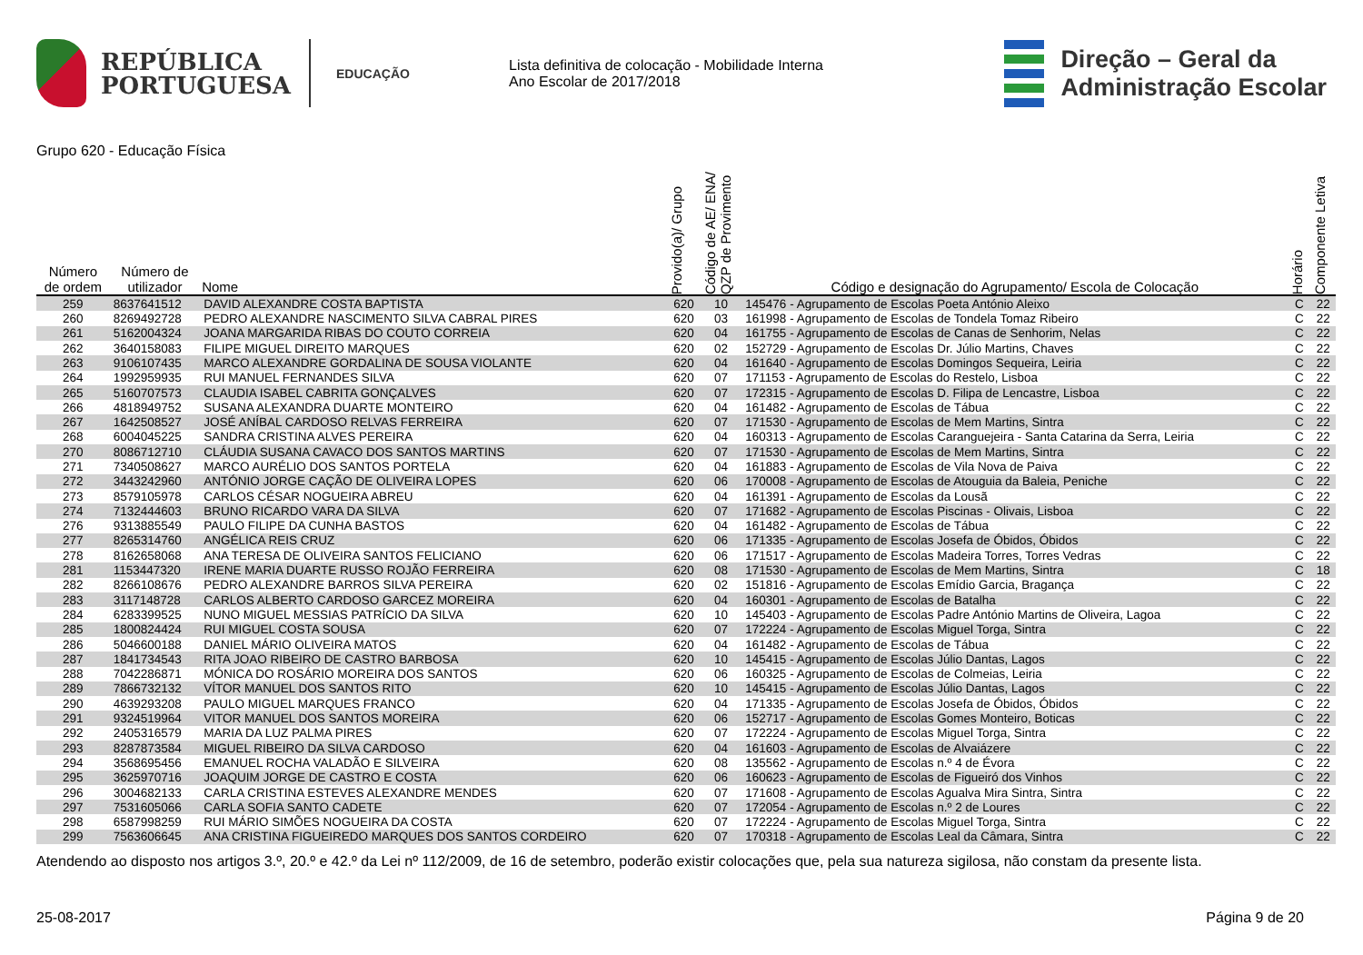REPÚBLICA
PORTUGUESA
EDUCAÇÃO
Lista definitiva de colocação - Mobilidade Interna
Ano Escolar de 2017/2018
Direção – Geral da
Administração Escolar
Grupo 620 - Educação Física
| Número de ordem | Número de utilizador | Nome | Provido(a)/ Grupo | Código de AE/ ENA/ QZP de Provimento | Código e designação do Agrupamento/ Escola de Colocação | Horário | Componente Letiva |
| --- | --- | --- | --- | --- | --- | --- | --- |
| 259 | 8637641512 | DAVID ALEXANDRE COSTA BAPTISTA | 620 | 10 | 145476 - Agrupamento de Escolas Poeta António Aleixo | C | 22 |
| 260 | 8269492728 | PEDRO ALEXANDRE NASCIMENTO SILVA CABRAL PIRES | 620 | 03 | 161998 - Agrupamento de Escolas de Tondela Tomaz Ribeiro | C | 22 |
| 261 | 5162004324 | JOANA MARGARIDA RIBAS DO COUTO CORREIA | 620 | 04 | 161755 - Agrupamento de Escolas de Canas de Senhorim, Nelas | C | 22 |
| 262 | 3640158083 | FILIPE MIGUEL DIREITO MARQUES | 620 | 02 | 152729 - Agrupamento de Escolas Dr. Júlio Martins, Chaves | C | 22 |
| 263 | 9106107435 | MARCO ALEXANDRE GORDALINA DE SOUSA VIOLANTE | 620 | 04 | 161640 - Agrupamento de Escolas Domingos Sequeira, Leiria | C | 22 |
| 264 | 1992959935 | RUI MANUEL FERNANDES SILVA | 620 | 07 | 171153 - Agrupamento de Escolas do Restelo, Lisboa | C | 22 |
| 265 | 5160707573 | CLAUDIA ISABEL CABRITA GONÇALVES | 620 | 07 | 172315 - Agrupamento de Escolas D. Filipa de Lencastre, Lisboa | C | 22 |
| 266 | 4818949752 | SUSANA ALEXANDRA DUARTE MONTEIRO | 620 | 04 | 161482 - Agrupamento de Escolas de Tábua | C | 22 |
| 267 | 1642508527 | JOSÉ ANÍBAL CARDOSO RELVAS FERREIRA | 620 | 07 | 171530 - Agrupamento de Escolas de Mem Martins, Sintra | C | 22 |
| 268 | 6004045225 | SANDRA CRISTINA ALVES PEREIRA | 620 | 04 | 160313 - Agrupamento de Escolas Caranguejeira - Santa Catarina da Serra, Leiria | C | 22 |
| 270 | 8086712710 | CLÁUDIA SUSANA CAVACO DOS SANTOS MARTINS | 620 | 07 | 171530 - Agrupamento de Escolas de Mem Martins, Sintra | C | 22 |
| 271 | 7340508627 | MARCO AURÉLIO DOS SANTOS PORTELA | 620 | 04 | 161883 - Agrupamento de Escolas de Vila Nova de Paiva | C | 22 |
| 272 | 3443242960 | ANTÓNIO JORGE CAÇÃO DE OLIVEIRA LOPES | 620 | 06 | 170008 - Agrupamento de Escolas de Atouguia da Baleia, Peniche | C | 22 |
| 273 | 8579105978 | CARLOS CÉSAR NOGUEIRA ABREU | 620 | 04 | 161391 - Agrupamento de Escolas da Lousã | C | 22 |
| 274 | 7132444603 | BRUNO RICARDO VARA DA SILVA | 620 | 07 | 171682 - Agrupamento de Escolas Piscinas - Olivais, Lisboa | C | 22 |
| 276 | 9313885549 | PAULO FILIPE DA CUNHA BASTOS | 620 | 04 | 161482 - Agrupamento de Escolas de Tábua | C | 22 |
| 277 | 8265314760 | ANGÉLICA REIS CRUZ | 620 | 06 | 171335 - Agrupamento de Escolas Josefa de Óbidos, Óbidos | C | 22 |
| 278 | 8162658068 | ANA TERESA DE OLIVEIRA SANTOS FELICIANO | 620 | 06 | 171517 - Agrupamento de Escolas Madeira Torres, Torres Vedras | C | 22 |
| 281 | 1153447320 | IRENE MARIA DUARTE RUSSO ROJÃO FERREIRA | 620 | 08 | 171530 - Agrupamento de Escolas de Mem Martins, Sintra | C | 18 |
| 282 | 8266108676 | PEDRO ALEXANDRE BARROS SILVA PEREIRA | 620 | 02 | 151816 - Agrupamento de Escolas Emídio Garcia, Bragança | C | 22 |
| 283 | 3117148728 | CARLOS ALBERTO CARDOSO GARCEZ MOREIRA | 620 | 04 | 160301 - Agrupamento de Escolas de Batalha | C | 22 |
| 284 | 6283399525 | NUNO MIGUEL MESSIAS PATRÍCIO DA SILVA | 620 | 10 | 145403 - Agrupamento de Escolas Padre António Martins de Oliveira, Lagoa | C | 22 |
| 285 | 1800824424 | RUI MIGUEL COSTA SOUSA | 620 | 07 | 172224 - Agrupamento de Escolas Miguel Torga, Sintra | C | 22 |
| 286 | 5046600188 | DANIEL MÁRIO OLIVEIRA MATOS | 620 | 04 | 161482 - Agrupamento de Escolas de Tábua | C | 22 |
| 287 | 1841734543 | RITA JOAO RIBEIRO DE CASTRO BARBOSA | 620 | 10 | 145415 - Agrupamento de Escolas Júlio Dantas, Lagos | C | 22 |
| 288 | 7042286871 | MÓNICA DO ROSÁRIO MOREIRA DOS SANTOS | 620 | 06 | 160325 - Agrupamento de Escolas de Colmeias, Leiria | C | 22 |
| 289 | 7866732132 | VÍTOR MANUEL DOS SANTOS RITO | 620 | 10 | 145415 - Agrupamento de Escolas Júlio Dantas, Lagos | C | 22 |
| 290 | 4639293208 | PAULO MIGUEL MARQUES FRANCO | 620 | 04 | 171335 - Agrupamento de Escolas Josefa de Óbidos, Óbidos | C | 22 |
| 291 | 9324519964 | VITOR MANUEL DOS SANTOS MOREIRA | 620 | 06 | 152717 - Agrupamento de Escolas Gomes Monteiro, Boticas | C | 22 |
| 292 | 2405316579 | MARIA DA LUZ PALMA PIRES | 620 | 07 | 172224 - Agrupamento de Escolas Miguel Torga, Sintra | C | 22 |
| 293 | 8287873584 | MIGUEL RIBEIRO DA SILVA CARDOSO | 620 | 04 | 161603 - Agrupamento de Escolas de Alvaiázere | C | 22 |
| 294 | 3568695456 | EMANUEL ROCHA VALADÃO E SILVEIRA | 620 | 08 | 135562 - Agrupamento de Escolas n.º 4 de Évora | C | 22 |
| 295 | 3625970716 | JOAQUIM JORGE DE CASTRO E COSTA | 620 | 06 | 160623 - Agrupamento de Escolas de Figueiró dos Vinhos | C | 22 |
| 296 | 3004682133 | CARLA CRISTINA ESTEVES ALEXANDRE MENDES | 620 | 07 | 171608 - Agrupamento de Escolas Agualva Mira Sintra, Sintra | C | 22 |
| 297 | 7531605066 | CARLA SOFIA SANTO CADETE | 620 | 07 | 172054 - Agrupamento de Escolas n.º 2 de Loures | C | 22 |
| 298 | 6587998259 | RUI MÁRIO SIMÕES NOGUEIRA DA COSTA | 620 | 07 | 172224 - Agrupamento de Escolas Miguel Torga, Sintra | C | 22 |
| 299 | 7563606645 | ANA CRISTINA FIGUEIREDO MARQUES DOS SANTOS CORDEIRO | 620 | 07 | 170318 - Agrupamento de Escolas Leal da Câmara, Sintra | C | 22 |
Atendendo ao disposto nos artigos 3.º, 20.º e 42.º da Lei nº 112/2009, de 16 de setembro, poderão existir colocações que, pela sua natureza sigilosa, não constam da presente lista.
25-08-2017 Página 9 de 20